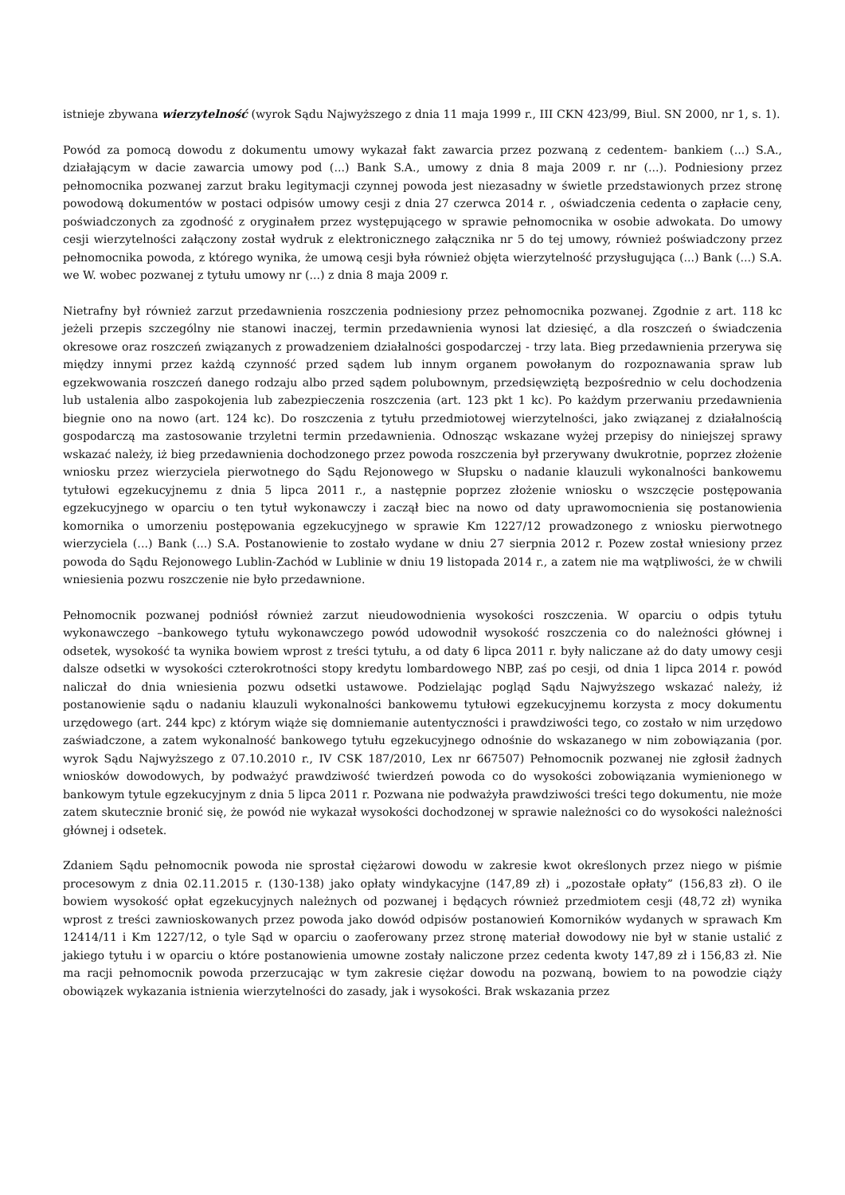istnieje zbywana wierzytelność (wyrok Sądu Najwyższego z dnia 11 maja 1999 r., III CKN 423/99, Biul. SN 2000, nr 1, s. 1).
Powód za pomocą dowodu z dokumentu umowy wykazał fakt zawarcia przez pozwaną z cedentem- bankiem (...) S.A., działającym w dacie zawarcia umowy pod (...) Bank S.A., umowy z dnia 8 maja 2009 r. nr (...). Podniesiony przez pełnomocnika pozwanej zarzut braku legitymacji czynnej powoda jest niezasadny w świetle przedstawionych przez stronę powodową dokumentów w postaci odpisów umowy cesji z dnia 27 czerwca 2014 r. , oświadczenia cedenta o zapłacie ceny, poświadczonych za zgodność z oryginałem przez występującego w sprawie pełnomocnika w osobie adwokata. Do umowy cesji wierzytelności załączony został wydruk z elektronicznego załącznika nr 5 do tej umowy, również poświadczony przez pełnomocnika powoda, z którego wynika, że umową cesji była również objęta wierzytelność przysługująca (...) Bank (...) S.A. we W. wobec pozwanej z tytułu umowy nr (...) z dnia 8 maja 2009 r.
Nietrafny był również zarzut przedawnienia roszczenia podniesiony przez pełnomocnika pozwanej. Zgodnie z art. 118 kc jeżeli przepis szczególny nie stanowi inaczej, termin przedawnienia wynosi lat dziesięć, a dla roszczeń o świadczenia okresowe oraz roszczeń związanych z prowadzeniem działalności gospodarczej - trzy lata. Bieg przedawnienia przerywa się między innymi przez każdą czynność przed sądem lub innym organem powołanym do rozpoznawania spraw lub egzekwowania roszczeń danego rodzaju albo przed sądem polubownym, przedsięwziętą bezpośrednio w celu dochodzenia lub ustalenia albo zaspokojenia lub zabezpieczenia roszczenia (art. 123 pkt 1 kc). Po każdym przerwaniu przedawnienia biegnie ono na nowo (art. 124 kc). Do roszczenia z tytułu przedmiotowej wierzytelności, jako związanej z działalnością gospodarczą ma zastosowanie trzyletni termin przedawnienia. Odnosząc wskazane wyżej przepisy do niniejszej sprawy wskazać należy, iż bieg przedawnienia dochodzonego przez powoda roszczenia był przerywany dwukrotnie, poprzez złożenie wniosku przez wierzyciela pierwotnego do Sądu Rejonowego w Słupsku o nadanie klauzuli wykonalności bankowemu tytułowi egzekucyjnemu z dnia 5 lipca 2011 r., a następnie poprzez złożenie wniosku o wszczęcie postępowania egzekucyjnego w oparciu o ten tytuł wykonawczy i zaczął biec na nowo od daty uprawomocnienia się postanowienia komornika o umorzeniu postępowania egzekucyjnego w sprawie Km 1227/12 prowadzonego z wniosku pierwotnego wierzyciela (...) Bank (...) S.A. Postanowienie to zostało wydane w dniu 27 sierpnia 2012 r. Pozew został wniesiony przez powoda do Sądu Rejonowego Lublin-Zachód w Lublinie w dniu 19 listopada 2014 r., a zatem nie ma wątpliwości, że w chwili wniesienia pozwu roszczenie nie było przedawnione.
Pełnomocnik pozwanej podniósł również zarzut nieudowodnienia wysokości roszczenia. W oparciu o odpis tytułu wykonawczego –bankowego tytułu wykonawczego powód udowodnił wysokość roszczenia co do należności głównej i odsetek, wysokość ta wynika bowiem wprost z treści tytułu, a od daty 6 lipca 2011 r. były naliczane aż do daty umowy cesji dalsze odsetki w wysokości czterokrotności stopy kredytu lombardowego NBP, zaś po cesji, od dnia 1 lipca 2014 r. powód naliczał do dnia wniesienia pozwu odsetki ustawowe. Podzielając pogląd Sądu Najwyższego wskazać należy, iż postanowienie sądu o nadaniu klauzuli wykonalności bankowemu tytułowi egzekucyjnemu korzysta z mocy dokumentu urzędowego (art. 244 kpc) z którym wiąże się domniemanie autentyczności i prawdziwości tego, co zostało w nim urzędowo zaświadczone, a zatem wykonalność bankowego tytułu egzekucyjnego odnośnie do wskazanego w nim zobowiązania (por. wyrok Sądu Najwyższego z 07.10.2010 r., IV CSK 187/2010, Lex nr 667507) Pełnomocnik pozwanej nie zgłosił żadnych wniosków dowodowych, by podważyć prawdziwość twierdzeń powoda co do wysokości zobowiązania wymienionego w bankowym tytule egzekucyjnym z dnia 5 lipca 2011 r. Pozwana nie podważyła prawdziwości treści tego dokumentu, nie może zatem skutecznie bronić się, że powód nie wykazał wysokości dochodzonej w sprawie należności co do wysokości należności głównej i odsetek.
Zdaniem Sądu pełnomocnik powoda nie sprostał ciężarowi dowodu w zakresie kwot określonych przez niego w piśmie procesowym z dnia 02.11.2015 r. (130-138) jako opłaty windykacyjne (147,89 zł) i „pozostałe opłaty” (156,83 zł). O ile bowiem wysokość opłat egzekucyjnych należnych od pozwanej i będących również przedmiotem cesji (48,72 zł) wynika wprost z treści zawnioskowanych przez powoda jako dowód odpisów postanowień Komorników wydanych w sprawach Km 12414/11 i Km 1227/12, o tyle Sąd w oparciu o zaoferowany przez stronę materiał dowodowy nie był w stanie ustalić z jakiego tytułu i w oparciu o które postanowienia umowne zostały naliczone przez cedenta kwoty 147,89 zł i 156,83 zł. Nie ma racji pełnomocnik powoda przerzucając w tym zakresie ciężar dowodu na pozwaną, bowiem to na powodzie ciąży obowiązek wykazania istnienia wierzytelności do zasady, jak i wysokości. Brak wskazania przez